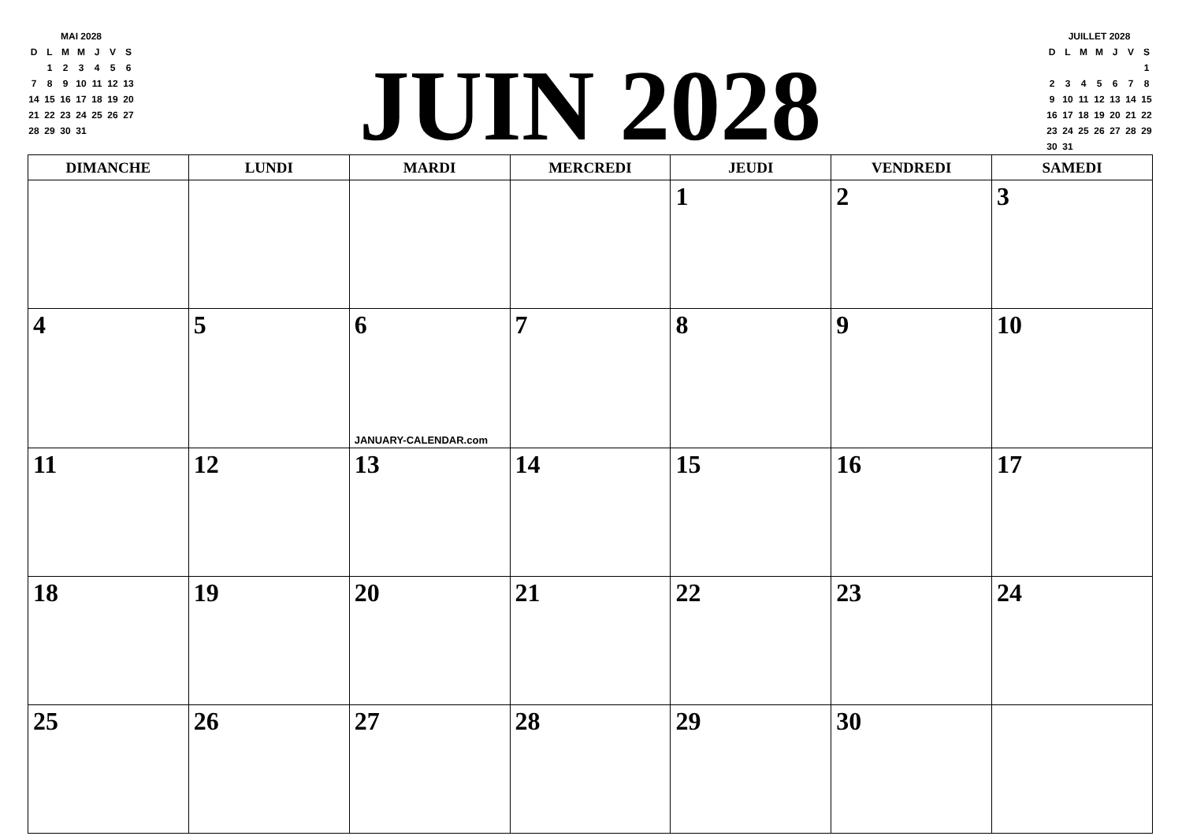| MAI 2028 | | | | | | |
| --- | --- | --- | --- | --- | --- | --- |
| D | L | M | M | J | V | S |
| | 1 | 2 | 3 | 4 | 5 | 6 |
| 7 | 8 | 9 | 10 | 11 | 12 | 13 |
| 14 | 15 | 16 | 17 | 18 | 19 | 20 |
| 21 | 22 | 23 | 24 | 25 | 26 | 27 |
| 28 | 29 | 30 | 31 | | | |
JUIN 2028
| JUILLET 2028 | | | | | | |
| --- | --- | --- | --- | --- | --- | --- |
| D | L | M | M | J | V | S |
| | | | | | | 1 |
| 2 | 3 | 4 | 5 | 6 | 7 | 8 |
| 9 | 10 | 11 | 12 | 13 | 14 | 15 |
| 16 | 17 | 18 | 19 | 20 | 21 | 22 |
| 23 | 24 | 25 | 26 | 27 | 28 | 29 |
| 30 | 31 | | | | | |
| DIMANCHE | LUNDI | MARDI | MERCREDI | JEUDI | VENDREDI | SAMEDI |
| --- | --- | --- | --- | --- | --- | --- |
| | | | | 1 | 2 | 3 |
| 4 | 5 | 6 JANUARY-CALENDAR.com | 7 | 8 | 9 | 10 |
| 11 | 12 | 13 | 14 | 15 | 16 | 17 |
| 18 | 19 | 20 | 21 | 22 | 23 | 24 |
| 25 | 26 | 27 | 28 | 29 | 30 | |